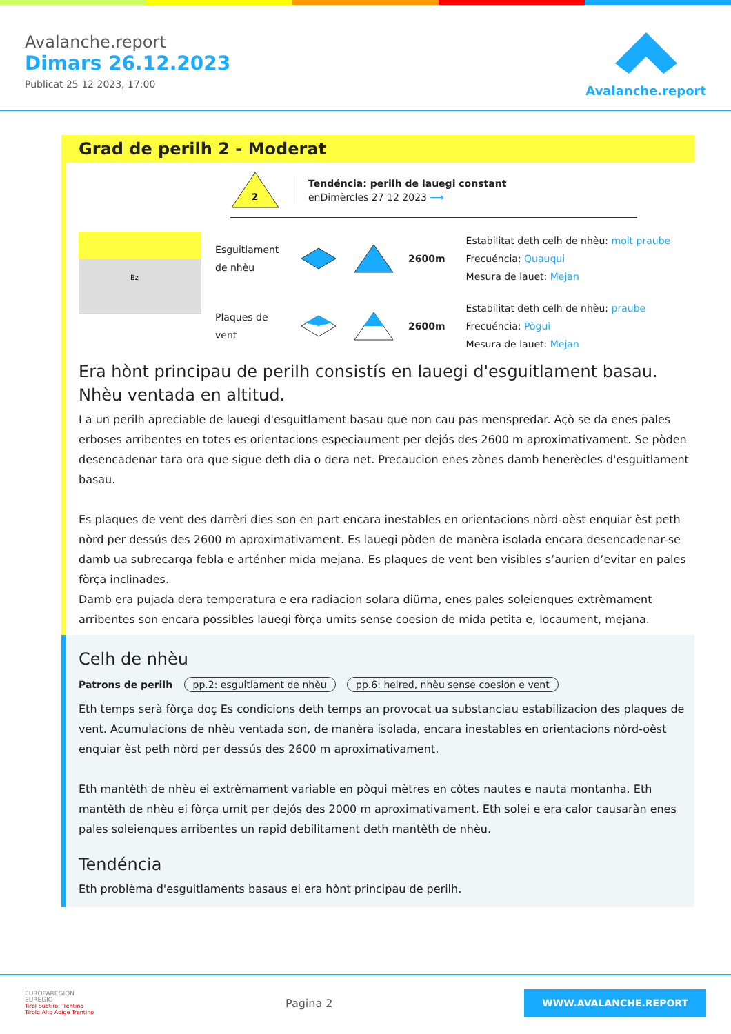Avalanche.report
Dimars 26.12.2023
Publicat 25 12 2023, 17:00
Avalanche.report
Grad de perilh 2 - Moderat
2
Tendéncia: perilh de lauegi constant
enDimèrcles 27 12 2023 ⟶
Bz
Esguitlament de nhèu
2600m
Estabilitat deth celh de nhèu: molt praube
Frecuéncia: Quauqui
Mesura de lauet: Mejan
Plaques de vent
2600m
Estabilitat deth celh de nhèu: praube
Frecuéncia: Pògui
Mesura de lauet: Mejan
Era hònt principau de perilh consistís en lauegi d'esguitlament basau. Nhèu ventada en altitud.
I a un perilh apreciable de lauegi d'esguitlament basau que non cau pas menspredar. Açò se da enes pales erboses arribentes en totes es orientacions especiaument per dejós des 2600 m aproximativament. Se pòden desencadenar tara ora que sigue deth dia o dera net. Precaucion enes zònes damb henerècles d'esguitlament basau.
Es plaques de vent des darrèri dies son en part encara inestables en orientacions nòrd-oèst enquiar èst peth nòrd per dessús des 2600 m aproximativament. Es lauegi pòden de manèra isolada encara desencadenar-se damb ua subrecarga febla e arténher mida mejana. Es plaques de vent ben visibles s’aurien d’evitar en pales fòrça inclinades.
Damb era pujada dera temperatura e era radiacion solara diürna, enes pales soleienques extrèmament arribentes son encara possibles lauegi fòrça umits sense coesion de mida petita e, locaument, mejana.
Celh de nhèu
Patrons de perilh pp.2: esguitlament de nhèu pp.6: heired, nhèu sense coesion e vent
Eth temps serà fòrça doç Es condicions deth temps an provocat ua substanciau estabilizacion des plaques de vent. Acumulacions de nhèu ventada son, de manèra isolada, encara inestables en orientacions nòrd-oèst enquiar èst peth nòrd per dessús des 2600 m aproximativament.
Eth mantèth de nhèu ei extrèmament variable en pòqui mètres en còtes nautes e nauta montanha. Eth mantèth de nhèu ei fòrça umit per dejós des 2000 m aproximativament. Eth solei e era calor causaràn enes pales soleienques arribentes un rapid debilitament deth mantèth de nhèu.
Tendéncia
Eth problèma d'esguitlaments basaus ei era hònt principau de perilh.
EUROPAREGION
EUREGIO
Tirol Südtirol Trentino
Tirolo Alto Adige Trentino
Pagina 2
WWW.AVALANCHE.REPORT